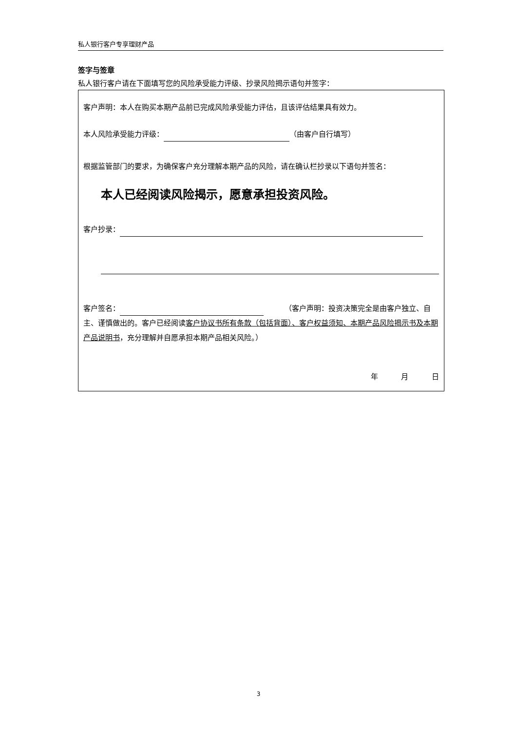私人银行客户专享理财产品
签字与签章
私人银行客户请在下面填写您的风险承受能力评级、抄录风险揭示语句并签字：
客户声明：本人在购买本期产品前已完成风险承受能力评估，且该评估结果具有效力。
本人风险承受能力评级： （由客户自行填写）
根据监管部门的要求，为确保客户充分理解本期产品的风险，请在确认栏抄录以下语句并签名：
本人已经阅读风险揭示，愿意承担投资风险。
客户抄录：
客户签名： （客户声明：投资决策完全是由客户独立、自主、谨慎做出的。客户已经阅读客户协议书所有条款（包括背面）、客户权益须知、本期产品风险揭示书及本期产品说明书，充分理解并自愿承担本期产品相关风险。）
年 月 日
3